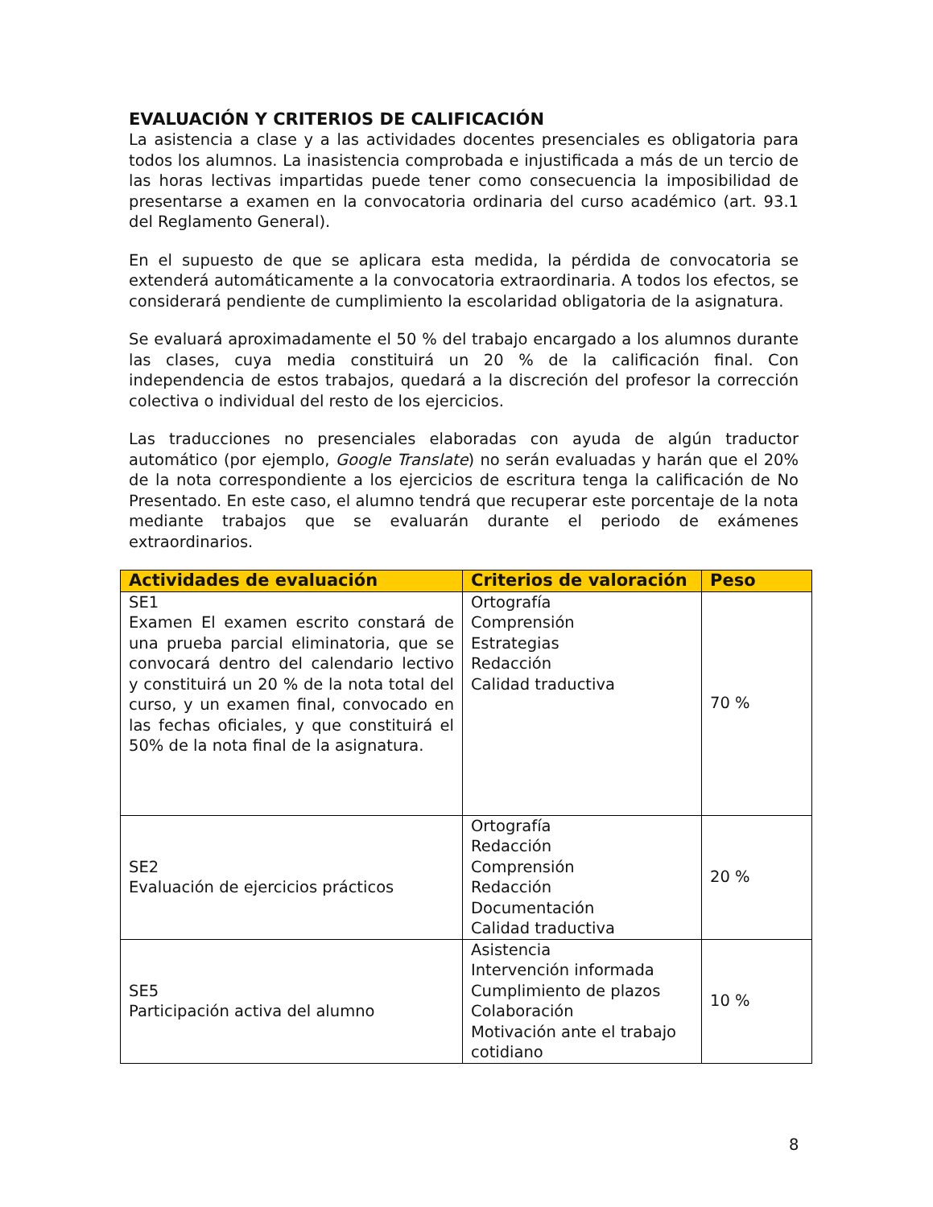EVALUACIÓN Y CRITERIOS DE CALIFICACIÓN
La asistencia a clase y a las actividades docentes presenciales es obligatoria para todos los alumnos. La inasistencia comprobada e injustificada a más de un tercio de las horas lectivas impartidas puede tener como consecuencia la imposibilidad de presentarse a examen en la convocatoria ordinaria del curso académico (art. 93.1 del Reglamento General).
En el supuesto de que se aplicara esta medida, la pérdida de convocatoria se extenderá automáticamente a la convocatoria extraordinaria. A todos los efectos, se considerará pendiente de cumplimiento la escolaridad obligatoria de la asignatura.
Se evaluará aproximadamente el 50 % del trabajo encargado a los alumnos durante las clases, cuya media constituirá un 20 % de la calificación final. Con independencia de estos trabajos, quedará a la discreción del profesor la corrección colectiva o individual del resto de los ejercicios.
Las traducciones no presenciales elaboradas con ayuda de algún traductor automático (por ejemplo, Google Translate) no serán evaluadas y harán que el 20% de la nota correspondiente a los ejercicios de escritura tenga la calificación de No Presentado. En este caso, el alumno tendrá que recuperar este porcentaje de la nota mediante trabajos que se evaluarán durante el periodo de exámenes extraordinarios.
| Actividades de evaluación | Criterios de valoración | Peso |
| --- | --- | --- |
| SE1 Examen El examen escrito constará de una prueba parcial eliminatoria, que se convocará dentro del calendario lectivo y constituirá un 20 % de la nota total del curso, y un examen final, convocado en las fechas oficiales, y que constituirá el 50% de la nota final de la asignatura. | Ortografía Comprensión Estrategias Redacción Calidad traductiva | 70 % |
| SE2 Evaluación de ejercicios prácticos | Ortografía Redacción Comprensión Redacción Documentación Calidad traductiva | 20 % |
| SE5 Participación activa del alumno | Asistencia Intervención informada Cumplimiento de plazos Colaboración Motivación ante el trabajo cotidiano | 10 % |
8